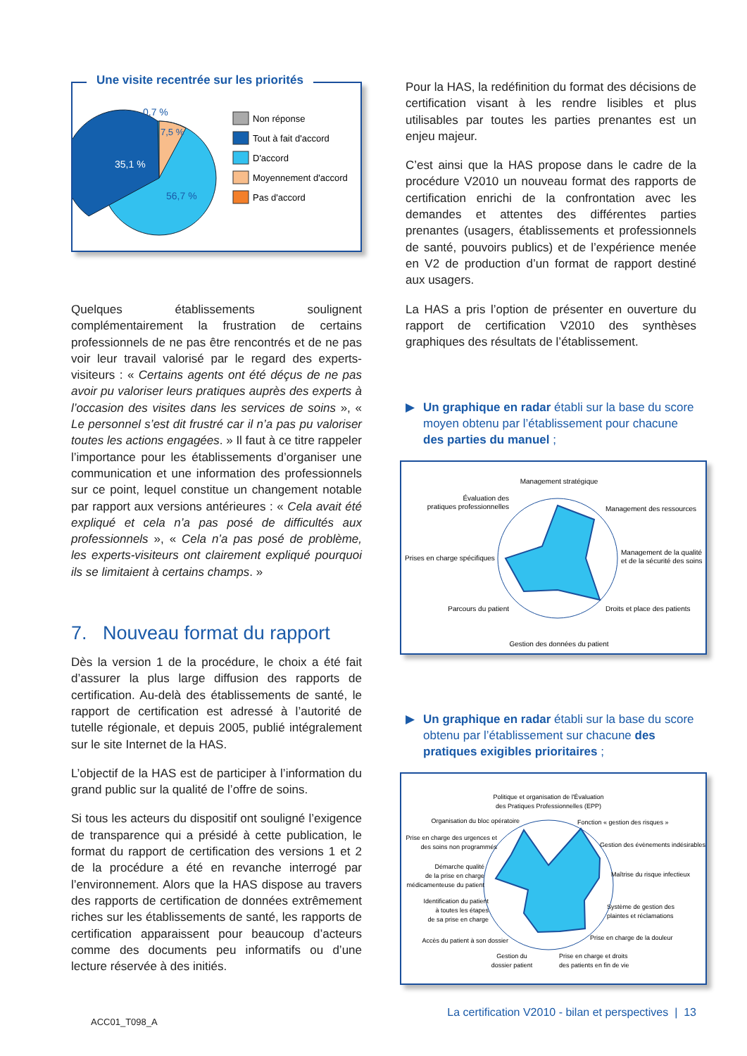Une visite recentrée sur les priorités
0,7 %
7,5 %
35,1 %
56,7 %
Non réponse
Tout à fait d'accord
D'accord
Moyennement d'accord
Pas d'accord
Quelques établissements soulignent complémentairement la frustration de certains professionnels de ne pas être rencontrés et de ne pas voir leur travail valorisé par le regard des experts-visiteurs : « Certains agents ont été déçus de ne pas avoir pu valoriser leurs pratiques auprès des experts à l’occasion des visites dans les services de soins », « Le personnel s’est dit frustré car il n’a pas pu valoriser toutes les actions engagées. » Il faut à ce titre rappeler l’importance pour les établissements d’organiser une communication et une information des professionnels sur ce point, lequel constitue un changement notable par rapport aux versions antérieures : « Cela avait été expliqué et cela n’a pas posé de difficultés aux professionnels », « Cela n’a pas posé de problème, les experts-visiteurs ont clairement expliqué pourquoi ils se limitaient à certains champs. »
7. Nouveau format du rapport
Dès la version 1 de la procédure, le choix a été fait d’assurer la plus large diffusion des rapports de certification. Au-delà des établissements de santé, le rapport de certification est adressé à l’autorité de tutelle régionale, et depuis 2005, publié intégralement sur le site Internet de la HAS.
L’objectif de la HAS est de participer à l’information du grand public sur la qualité de l’offre de soins.
Si tous les acteurs du dispositif ont souligné l’exigence de transparence qui a présidé à cette publication, le format du rapport de certification des versions 1 et 2 de la procédure a été en revanche interrogé par l’environnement. Alors que la HAS dispose au travers des rapports de certification de données extrêmement riches sur les établissements de santé, les rapports de certification apparaissent pour beaucoup d’acteurs comme des documents peu informatifs ou d’une lecture réservée à des initiés.
ACC01_T098_A
Pour la HAS, la redéfinition du format des décisions de certification visant à les rendre lisibles et plus utilisables par toutes les parties prenantes est un enjeu majeur.
C’est ainsi que la HAS propose dans le cadre de la procédure V2010 un nouveau format des rapports de certification enrichi de la confrontation avec les demandes et attentes des différentes parties prenantes (usagers, établissements et professionnels de santé, pouvoirs publics) et de l’expérience menée en V2 de production d’un format de rapport destiné aux usagers.
La HAS a pris l’option de présenter en ouverture du rapport de certification V2010 des synthèses graphiques des résultats de l’établissement.
▶ Un graphique en radar établi sur la base du score moyen obtenu par l’établissement pour chacune des parties du manuel ;
Management stratégique
Évaluation des
pratiques professionnelles
Management des ressources
Management de la qualité
et de la sécurité des soins
Prises en charge spécifiques
Parcours du patient
Droits et place des patients
Gestion des données du patient
▶ Un graphique en radar établi sur la base du score obtenu par l’établissement sur chacune des pratiques exigibles prioritaires ;
Politique et organisation de l'Évaluation
des Pratiques Professionnelles (EPP)
Organisation du bloc opératoire
Fonction « gestion des risques »
Prise en charge des urgences et
des soins non programmés
Gestion des évènements indésirables
Démarche qualité
de la prise en charge
médicamenteuse du patient
Maîtrise du risque infectieux
Identification du patient
à toutes les étapes
de sa prise en charge
Système de gestion des
plaintes et réclamations
Accès du patient à son dossier
Prise en charge de la douleur
Gestion du
dossier patient
Prise en charge et droits
des patients en fin de vie
La certification V2010 - bilan et perspectives | 13